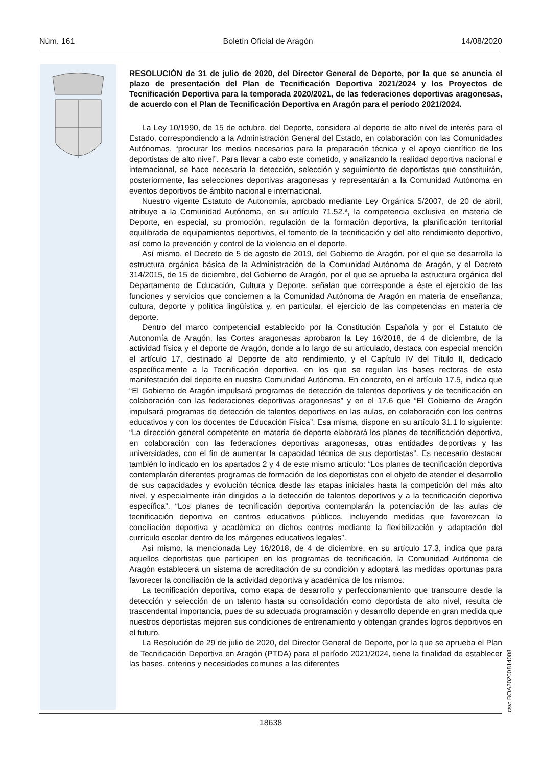Núm. 161 Boletín Oficial de Aragón 14/08/2020
RESOLUCIÓN de 31 de julio de 2020, del Director General de Deporte, por la que se anuncia el plazo de presentación del Plan de Tecnificación Deportiva 2021/2024 y los Proyectos de Tecnificación Deportiva para la temporada 2020/2021, de las federaciones deportivas aragonesas, de acuerdo con el Plan de Tecnificación Deportiva en Aragón para el período 2021/2024.
La Ley 10/1990, de 15 de octubre, del Deporte, considera al deporte de alto nivel de interés para el Estado, correspondiendo a la Administración General del Estado, en colaboración con las Comunidades Autónomas, “procurar los medios necesarios para la preparación técnica y el apoyo científico de los deportistas de alto nivel”. Para llevar a cabo este cometido, y analizando la realidad deportiva nacional e internacional, se hace necesaria la detección, selección y seguimiento de deportistas que constituirán, posteriormente, las selecciones deportivas aragonesas y representarán a la Comunidad Autónoma en eventos deportivos de ámbito nacional e internacional.
Nuestro vigente Estatuto de Autonomía, aprobado mediante Ley Orgánica 5/2007, de 20 de abril, atribuye a la Comunidad Autónoma, en su artículo 71.52.ª, la competencia exclusiva en materia de Deporte, en especial, su promoción, regulación de la formación deportiva, la planificación territorial equilibrada de equipamientos deportivos, el fomento de la tecnificación y del alto rendimiento deportivo, así como la prevención y control de la violencia en el deporte.
Así mismo, el Decreto de 5 de agosto de 2019, del Gobierno de Aragón, por el que se desarrolla la estructura orgánica básica de la Administración de la Comunidad Autónoma de Aragón, y el Decreto 314/2015, de 15 de diciembre, del Gobierno de Aragón, por el que se aprueba la estructura orgánica del Departamento de Educación, Cultura y Deporte, señalan que corresponde a éste el ejercicio de las funciones y servicios que conciernen a la Comunidad Autónoma de Aragón en materia de enseñanza, cultura, deporte y política lingüística y, en particular, el ejercicio de las competencias en materia de deporte.
Dentro del marco competencial establecido por la Constitución Española y por el Estatuto de Autonomía de Aragón, las Cortes aragonesas aprobaron la Ley 16/2018, de 4 de diciembre, de la actividad física y el deporte de Aragón, donde a lo largo de su articulado, destaca con especial mención el artículo 17, destinado al Deporte de alto rendimiento, y el Capítulo IV del Título II, dedicado específicamente a la Tecnificación deportiva, en los que se regulan las bases rectoras de esta manifestación del deporte en nuestra Comunidad Autónoma. En concreto, en el artículo 17.5, indica que “El Gobierno de Aragón impulsará programas de detección de talentos deportivos y de tecnificación en colaboración con las federaciones deportivas aragonesas” y en el 17.6 que “El Gobierno de Aragón impulsará programas de detección de talentos deportivos en las aulas, en colaboración con los centros educativos y con los docentes de Educación Física”. Esa misma, dispone en su artículo 31.1 lo siguiente: “La dirección general competente en materia de deporte elaborará los planes de tecnificación deportiva, en colaboración con las federaciones deportivas aragonesas, otras entidades deportivas y las universidades, con el fin de aumentar la capacidad técnica de sus deportistas”. Es necesario destacar también lo indicado en los apartados 2 y 4 de este mismo artículo: “Los planes de tecnificación deportiva contemplarán diferentes programas de formación de los deportistas con el objeto de atender el desarrollo de sus capacidades y evolución técnica desde las etapas iniciales hasta la competición del más alto nivel, y especialmente irán dirigidos a la detección de talentos deportivos y a la tecnificación deportiva específica”. “Los planes de tecnificación deportiva contemplarán la potenciación de las aulas de tecnificación deportiva en centros educativos públicos, incluyendo medidas que favorezcan la conciliación deportiva y académica en dichos centros mediante la flexibilización y adaptación del currículo escolar dentro de los márgenes educativos legales”.
Así mismo, la mencionada Ley 16/2018, de 4 de diciembre, en su artículo 17.3, indica que para aquellos deportistas que participen en los programas de tecnificación, la Comunidad Autónoma de Aragón establecerá un sistema de acreditación de su condición y adoptará las medidas oportunas para favorecer la conciliación de la actividad deportiva y académica de los mismos.
La tecnificación deportiva, como etapa de desarrollo y perfeccionamiento que transcurre desde la detección y selección de un talento hasta su consolidación como deportista de alto nivel, resulta de trascendental importancia, pues de su adecuada programación y desarrollo depende en gran medida que nuestros deportistas mejoren sus condiciones de entrenamiento y obtengan grandes logros deportivos en el futuro.
La Resolución de 29 de julio de 2020, del Director General de Deporte, por la que se aprueba el Plan de Tecnificación Deportiva en Aragón (PTDA) para el período 2021/2024, tiene la finalidad de establecer las bases, criterios y necesidades comunes a las diferentes
csv: BOA20200814008
18638